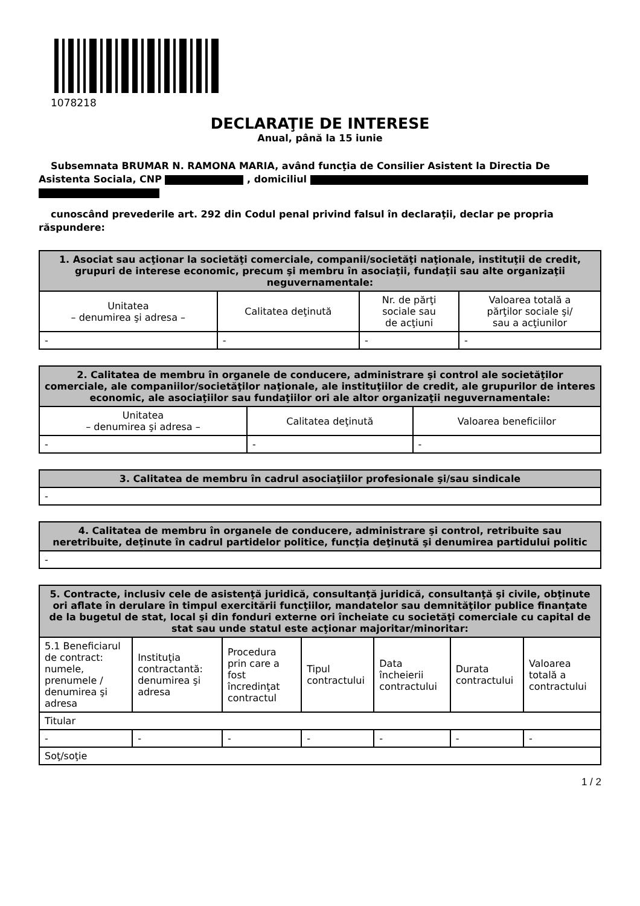1078218
DECLARAŢIE DE INTERESE
Anual, până la 15 iunie
Subsemnata BRUMAR N. RAMONA MARIA, având funcţia de Consilier Asistent la Directia De Asistenta Sociala, CNP , domiciliul
cunoscând prevederile art. 292 din Codul penal privind falsul în declaraţii, declar pe propria răspundere:
| 1. Asociat sau acţionar la societăţi comerciale, companii/societăţi naţionale, instituţii de credit, grupuri de interese economic, precum şi membru în asociaţii, fundaţii sau alte organizaţii neguvernamentale: | | | |
| --- | --- | --- | --- |
| Unitatea – denumirea şi adresa – | Calitatea deţinută | Nr. de părţi sociale sau de acţiuni | Valoarea totală a părţilor sociale şi/ sau a acţiunilor |
| - | - | - | - |
| 2. Calitatea de membru în organele de conducere, administrare şi control ale societăţilor comerciale, ale companiilor/societăţilor naţionale, ale instituţiilor de credit, ale grupurilor de interes economic, ale asociaţiilor sau fundaţiilor ori ale altor organizaţii neguvernamentale: | | |
| --- | --- | --- |
| Unitatea – denumirea şi adresa – | Calitatea deţinută | Valoarea beneficiilor |
| - | - | - |
| 3. Calitatea de membru în cadrul asociaţiilor profesionale şi/sau sindicale |
| --- |
| - |
| 4. Calitatea de membru în organele de conducere, administrare şi control, retribuite sau neretribuite, deţinute în cadrul partidelor politice, funcţia deţinută şi denumirea partidului politic |
| --- |
| - |
| 5. Contracte, inclusiv cele de asistenţă juridică, consultanţă juridică, consultanţă şi civile, obţinute ori aflate în derulare în timpul exercitării funcţiilor, mandatelor sau demnităţilor publice finanţate de la bugetul de stat, local şi din fonduri externe ori încheiate cu societăţi comerciale cu capital de stat sau unde statul este acţionar majoritar/minoritar: | | | | | | |
| --- | --- | --- | --- | --- | --- | --- |
| 5.1 Beneficiarul de contract: numele, prenumele / denumirea şi adresa | Instituţia contractantă: denumirea şi adresa | Procedura prin care a fost încredinţat contractul | Tipul contractului | Data încheierii contractului | Durata contractului | Valoarea totală a contractului |
| Titular | | | | | | |
| - | - | - | - | - | - | - |
| Soţ/soţie | | | | | | |
1 / 2